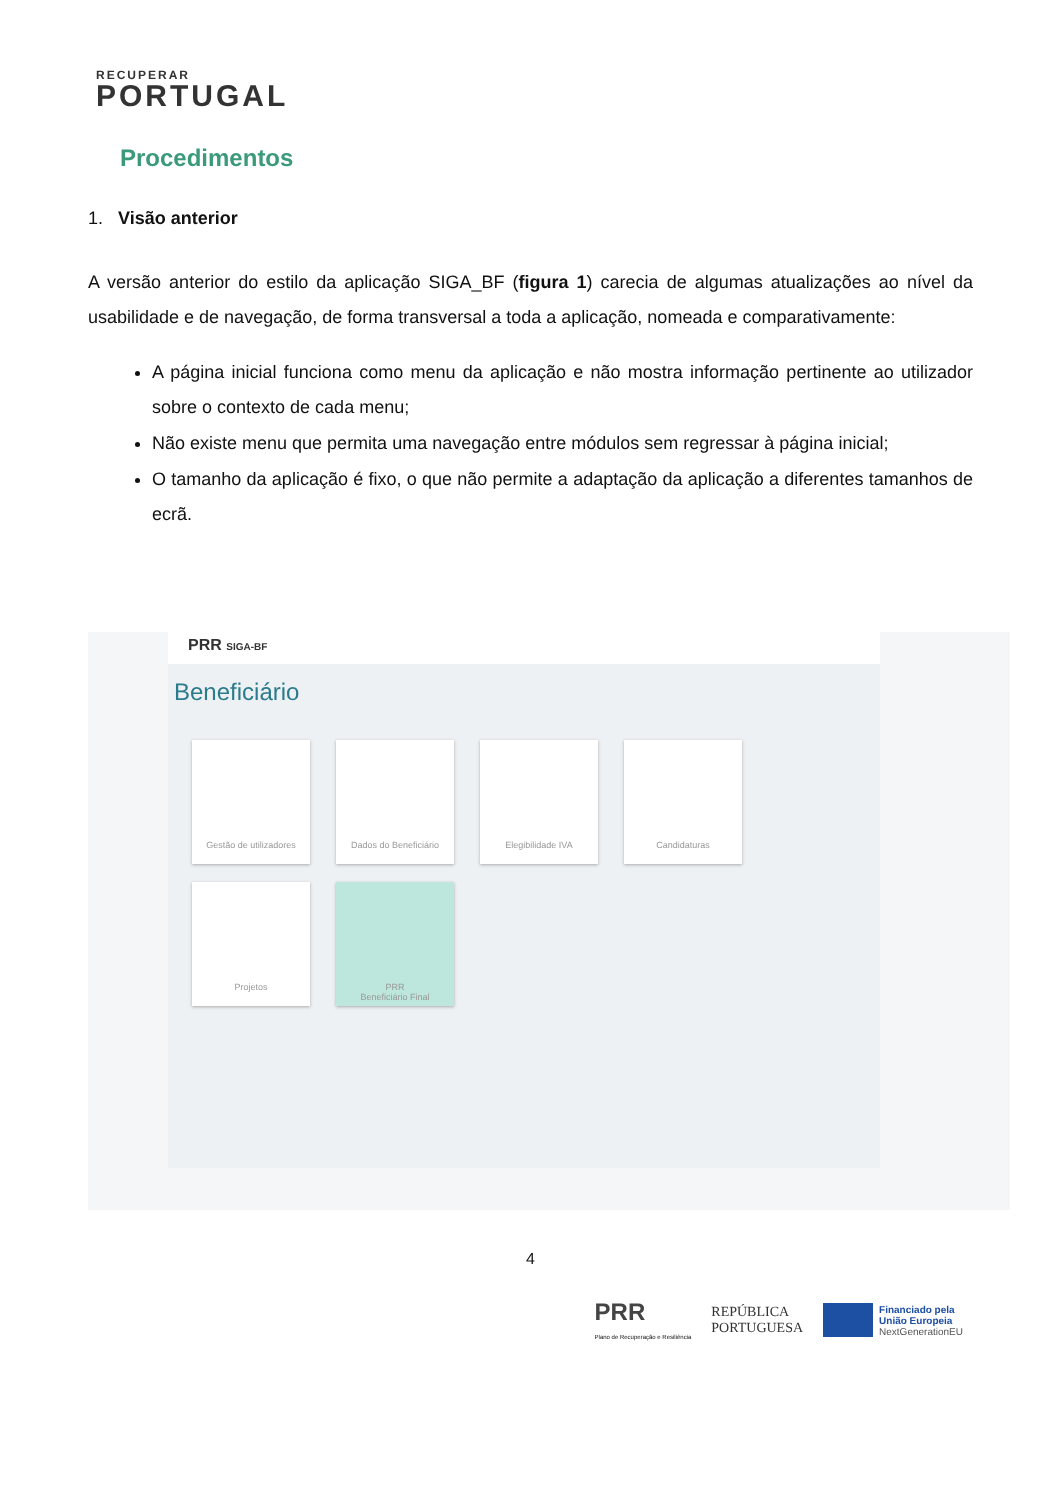RECUPERAR
PORTUGAL
Procedimentos
1. Visão anterior
A versão anterior do estilo da aplicação SIGA_BF (figura 1) carecia de algumas atualizações ao nível da usabilidade e de navegação, de forma transversal a toda a aplicação, nomeada e comparativamente:
A página inicial funciona como menu da aplicação e não mostra informação pertinente ao utilizador sobre o contexto de cada menu;
Não existe menu que permita uma navegação entre módulos sem regressar à página inicial;
O tamanho da aplicação é fixo, o que não permite a adaptação da aplicação a diferentes tamanhos de ecrã.
PRR SIGA-BF
Beneficiário
Gestão de utilizadores
Dados do Beneficiário
Elegibilidade IVA
Candidaturas
Projetos
PRR
Beneficiário Final
4
PRR
Plano de Recuperação e Resiliência
REPÚBLICA
PORTUGUESA
Financiado pela
União Europeia
NextGenerationEU